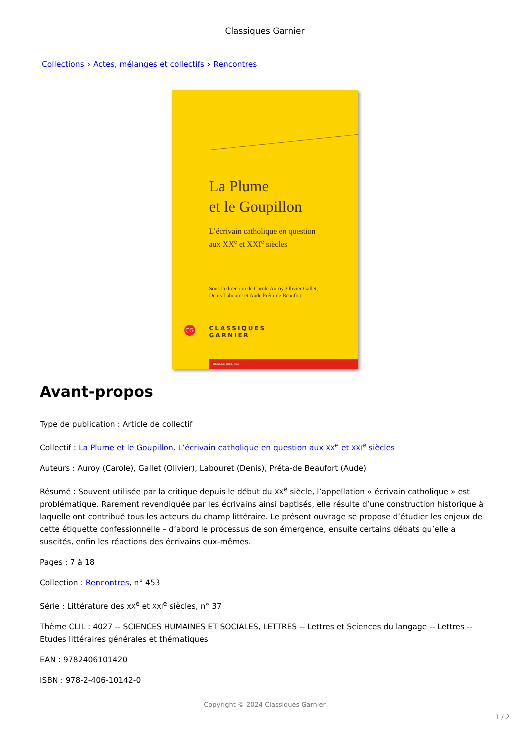Classiques Garnier
Collections › Actes, mélanges et collectifs › Rencontres
La Plume
et le Goupillon
L’écrivain catholique en question
aux XX<sup>e</sup> et XXI<sup>e</sup> siècles
Sous la direction de Carole Auroy, Olivier Gallet,
Denis Labouret et Aude Préta-de Beaufort
CG
CLASSIQUES
GARNIER
RENCONTRES, 453
Avant-propos
Type de publication : Article de collectif
Collectif : La Plume et le Goupillon. L’écrivain catholique en question aux XX<sup>e</sup> et XXI<sup>e</sup> siècles
Auteurs : Auroy (Carole), Gallet (Olivier), Labouret (Denis), Préta-de Beaufort (Aude)
Résumé : Souvent utilisée par la critique depuis le début du XX<sup>e</sup> siècle, l’appellation « écrivain catholique » est problématique. Rarement revendiquée par les écrivains ainsi baptisés, elle résulte d’une construction historique à laquelle ont contribué tous les acteurs du champ littéraire. Le présent ouvrage se propose d’étudier les enjeux de cette étiquette confessionnelle – d’abord le processus de son émergence, ensuite certains débats qu’elle a suscités, enfin les réactions des écrivains eux-mêmes.
Pages : 7 à 18
Collection : Rencontres, n° 453
Série : Littérature des XX<sup>e</sup> et XXI<sup>e</sup> siècles, n° 37
Thème CLIL : 4027 -- SCIENCES HUMAINES ET SOCIALES, LETTRES -- Lettres et Sciences du langage -- Lettres -- Etudes littéraires générales et thématiques
EAN : 9782406101420
ISBN : 978-2-406-10142-0
Copyright © 2024 Classiques Garnier
1 / 2